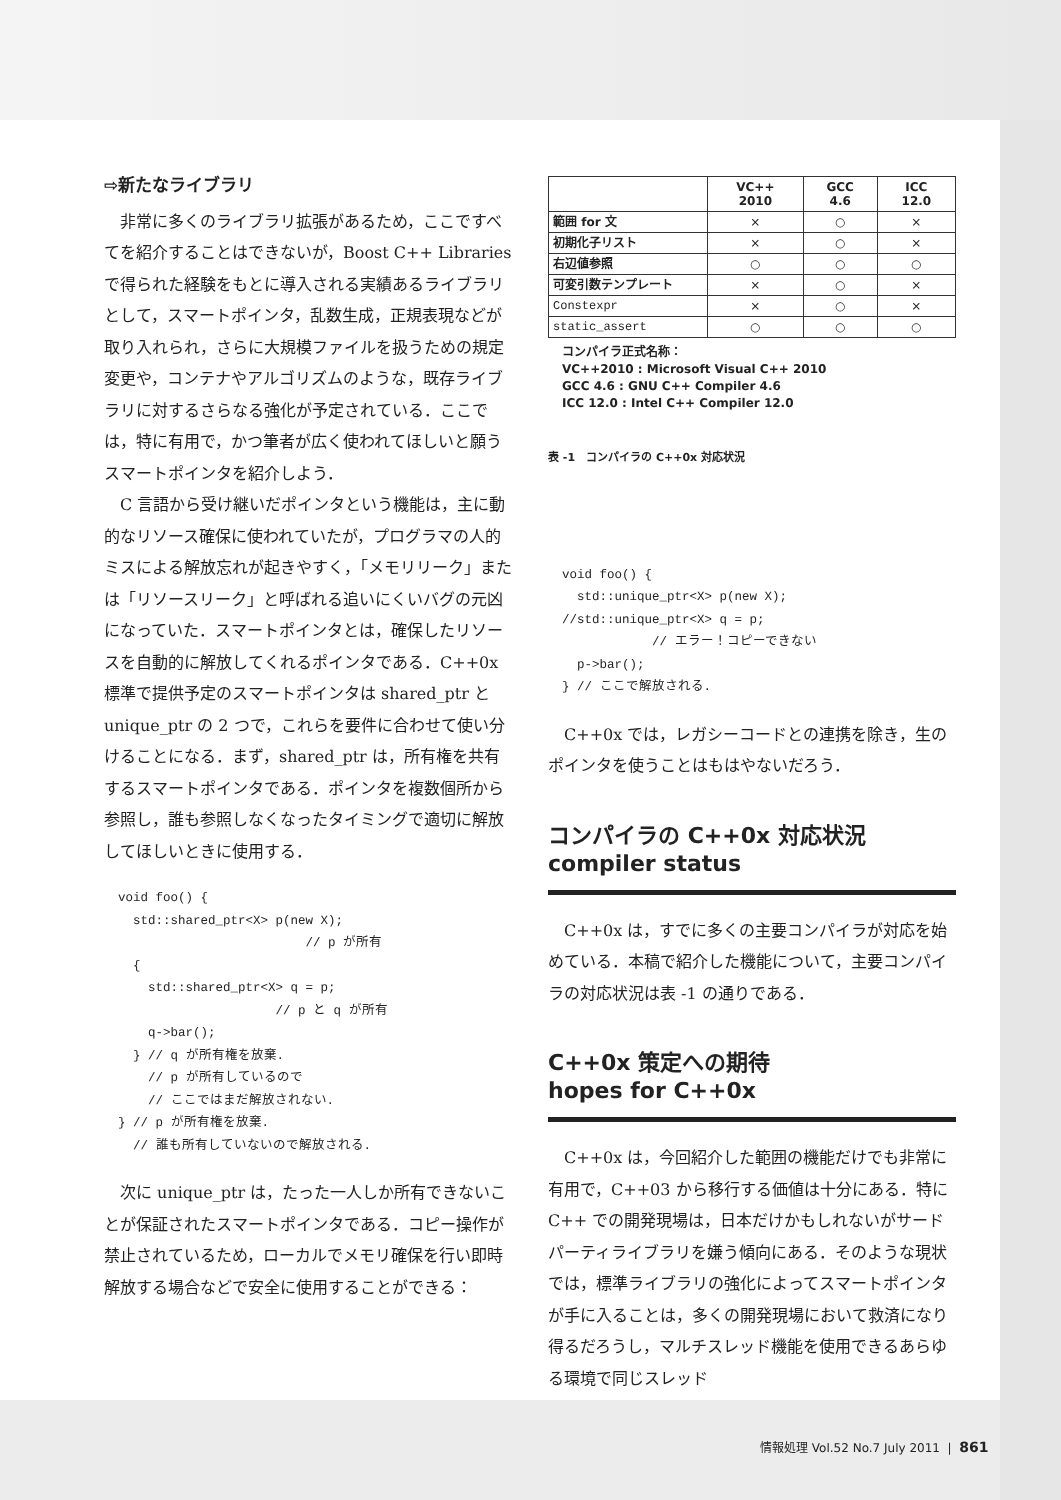⇨新たなライブラリ
非常に多くのライブラリ拡張があるため，ここですべてを紹介することはできないが，Boost C++ Libraries で得られた経験をもとに導入される実績あるライブラリとして，スマートポインタ，乱数生成，正規表現などが取り入れられ，さらに大規模ファイルを扱うための規定変更や，コンテナやアルゴリズムのような，既存ライブラリに対するさらなる強化が予定されている．ここでは，特に有用で，かつ筆者が広く使われてほしいと願うスマートポインタを紹介しよう．
C 言語から受け継いだポインタという機能は，主に動的なリソース確保に使われていたが，プログラマの人的ミスによる解放忘れが起きやすく，「メモリリーク」または「リソースリーク」と呼ばれる追いにくいバグの元凶になっていた．スマートポインタとは，確保したリソースを自動的に解放してくれるポインタである．C++0x 標準で提供予定のスマートポインタは shared_ptr と unique_ptr の 2 つで，これらを要件に合わせて使い分けることになる．まず，shared_ptr は，所有権を共有するスマートポインタである．ポインタを複数個所から参照し，誰も参照しなくなったタイミングで適切に解放してほしいときに使用する．
void foo() {
  std::shared_ptr<X> p(new X);
                         // p が所有
  {
    std::shared_ptr<X> q = p;
                     // p と q が所有
    q->bar();
  } // q が所有権を放棄.
    // p が所有しているので
    // ここではまだ解放されない.
} // p が所有権を放棄.
  // 誰も所有していないので解放される.
次に unique_ptr は，たった一人しか所有できないことが保証されたスマートポインタである．コピー操作が禁止されているため，ローカルでメモリ確保を行い即時解放する場合などで安全に使用することができる：
| | VC++ 2010 | GCC 4.6 | ICC 12.0 |
| --- | --- | --- | --- |
| 範囲 for 文 | × | ○ | × |
| 初期化子リスト | × | ○ | × |
| 右辺値参照 | ○ | ○ | ○ |
| 可変引数テンプレート | × | ○ | × |
| Constexpr | × | ○ | × |
| static_assert | ○ | ○ | ○ |
コンパイラ正式名称：
VC++2010 : Microsoft Visual C++ 2010
GCC 4.6 : GNU C++ Compiler 4.6
ICC 12.0 : Intel C++ Compiler 12.0
表 -1　コンパイラの C++0x 対応状況
void foo() {
  std::unique_ptr<X> p(new X);
//std::unique_ptr<X> q = p;
            // エラー！コピーできない
  p->bar();
} // ここで解放される.
C++0x では，レガシーコードとの連携を除き，生のポインタを使うことはもはやないだろう．
コンパイラの C++0x 対応状況
compiler status
C++0x は，すでに多くの主要コンパイラが対応を始めている．本稿で紹介した機能について，主要コンパイラの対応状況は表 -1 の通りである．
C++0x 策定への期待
hopes for C++0x
C++0x は，今回紹介した範囲の機能だけでも非常に有用で，C++03 から移行する価値は十分にある．特に C++ での開発現場は，日本だけかもしれないがサードパーティライブラリを嫌う傾向にある．そのような現状では，標準ライブラリの強化によってスマートポインタが手に入ることは，多くの開発現場において救済になり得るだろうし，マルチスレッド機能を使用できるあらゆる環境で同じスレッド
情報処理 Vol.52 No.7 July 2011 | 861